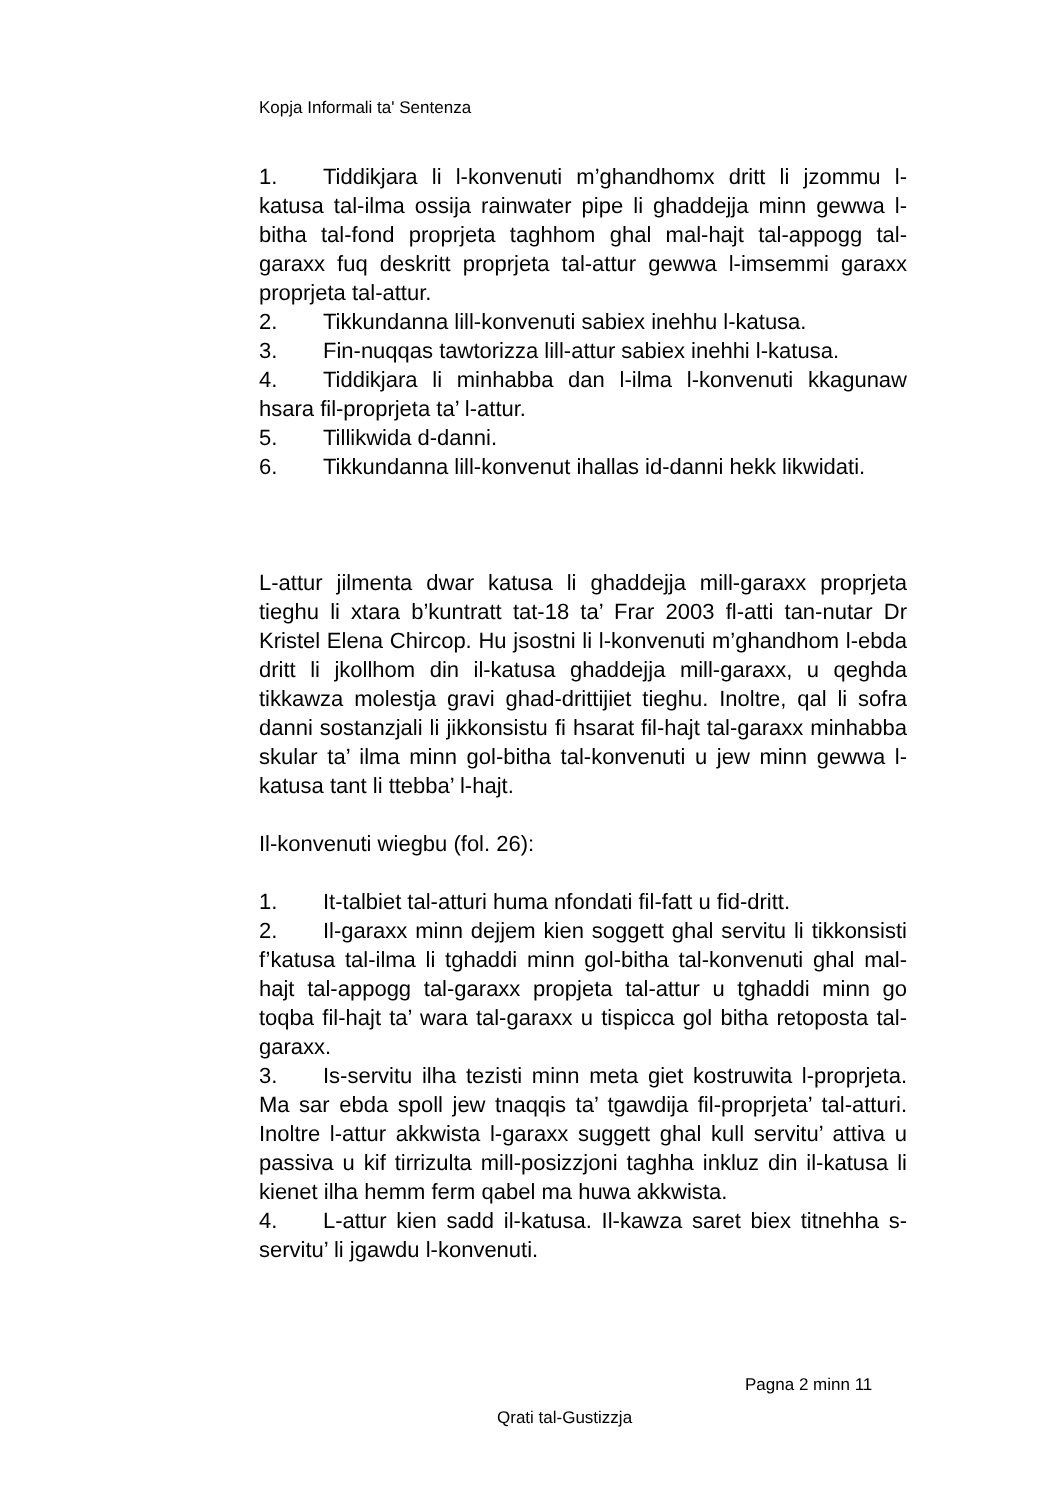Kopja Informali ta' Sentenza
1. Tiddikjara li l-konvenuti m’ghandhomx dritt li jzommu l-katusa tal-ilma ossija rainwater pipe li ghaddejja minn gewwa l-bitha tal-fond proprjeta taghhom ghal mal-hajt tal-appogg tal-garaxx fuq deskritt proprjeta tal-attur gewwa l-imsemmi garaxx proprjeta tal-attur.
2. Tikkundanna lill-konvenuti sabiex inehhu l-katusa.
3. Fin-nuqqas tawtorizza lill-attur sabiex inehhi l-katusa.
4. Tiddikjara li minhabba dan l-ilma l-konvenuti kkagunaw hsara fil-proprjeta ta’ l-attur.
5. Tillikwida d-danni.
6. Tikkundanna lill-konvenut ihallas id-danni hekk likwidati.
L-attur jilmenta dwar katusa li ghaddejja mill-garaxx proprjeta tieghu li xtara b’kuntratt tat-18 ta’ Frar 2003 fl-atti tan-nutar Dr Kristel Elena Chircop. Hu jsostni li l-konvenuti m’ghandhom l-ebda dritt li jkollhom din il-katusa ghaddejja mill-garaxx, u qeghda tikkawza molestja gravi ghad-drittijiet tieghu. Inoltre, qal li sofra danni sostanzjali li jikkonsistu fi hsarat fil-hajt tal-garaxx minhabba skular ta’ ilma minn gol-bitha tal-konvenuti u jew minn gewwa l-katusa tant li ttebba’ l-hajt.
Il-konvenuti wiegbu (fol. 26):
1. It-talbiet tal-atturi huma nfondati fil-fatt u fid-dritt.
2. Il-garaxx minn dejjem kien soggett ghal servitu li tikkonsisti f’katusa tal-ilma li tghaddi minn gol-bitha tal-konvenuti ghal mal-hajt tal-appogg tal-garaxx propjeta tal-attur u tghaddi minn go toqba fil-hajt ta’ wara tal-garaxx u tispicca gol bitha retoposta tal-garaxx.
3. Is-servitu ilha tezisti minn meta giet kostruwita l-proprjeta. Ma sar ebda spoll jew tnaqqis ta’ tgawdija fil-proprjeta’ tal-atturi. Inoltre l-attur akkwista l-garaxx suggett ghal kull servitu’ attiva u passiva u kif tirrizulta mill-posizzjoni taghha inkluz din il-katusa li kienet ilha hemm ferm qabel ma huwa akkwista.
4. L-attur kien sadd il-katusa. Il-kawza saret biex titnehha s-servitu’ li jgawdu l-konvenuti.
Pagna 2 minn 11
Qrati tal-Gustizzja